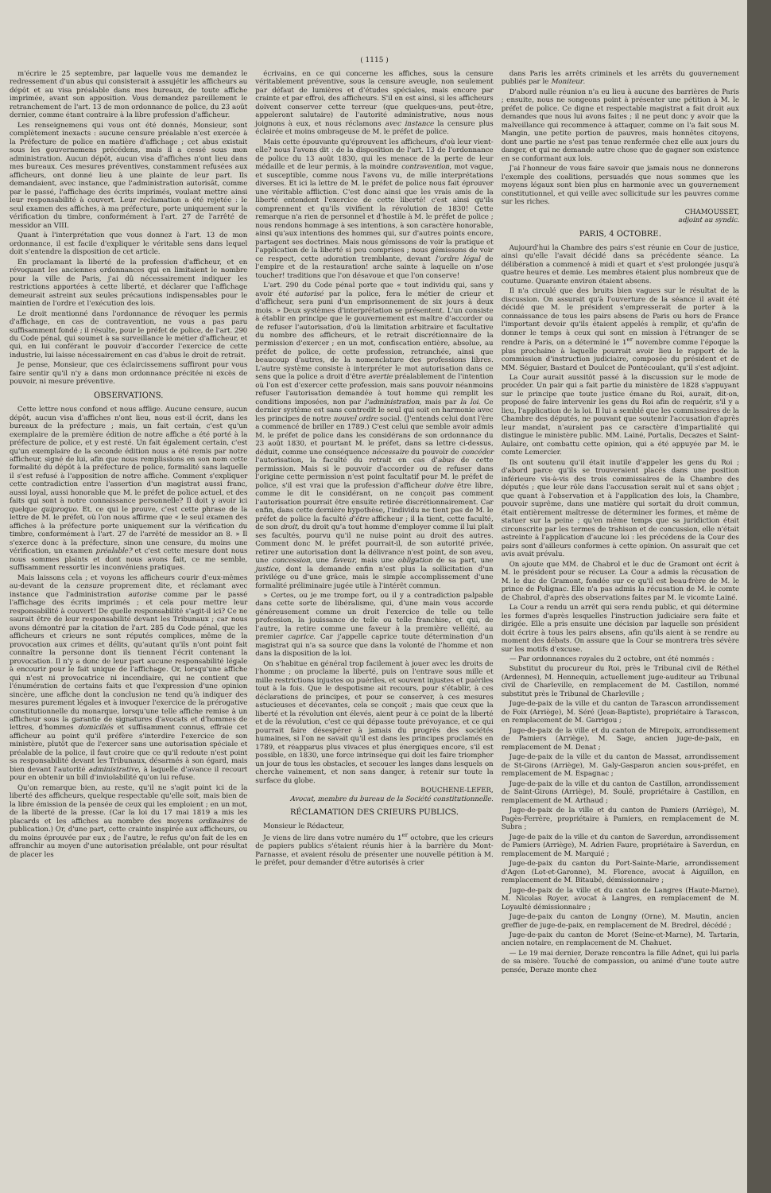( 1115 )
m'écrire le 25 septembre, par laquelle vous me demandez le redressement d'un abus qui consisterait à assujétir les afficheurs au dépôt et au visa préalable dans mes bureaux, de toute affiche imprimée, avant son apposition. Vous demandez pareillement le retranchement de l'art. 13 de mon ordonnance de police, du 23 août dernier, comme étant contraire à la libre profession d'afficheur.
Les renseignemens qui vous ont été donnés, Monsieur, sont complètement inexacts : aucune censure préalable n'est exercée à la Préfecture de police en matière d'affichage ; cet abus existait sous les gouvernemens précédens, mais il a cessé sous mon administration. Aucun dépôt, aucun visa d'affiches n'ont lieu dans mes bureaux. Ces mesures préventives, constamment refusées aux afficheurs, ont donné lieu à une plainte de leur part. Ils demandaient, avec instance, que l'administration autorisât, comme par le passé, l'affichage des écrits imprimés, voulant mettre ainsi leur responsabilité à couvert. Leur réclamation a été rejetée : le seul examen des affiches, à ma préfecture, porte uniquement sur la vérification du timbre, conformément à l'art. 27 de l'arrêté de messidor an VIII.
Quant à l'interprétation que vous donnez à l'art. 13 de mon ordonnance, il est facile d'expliquer le véritable sens dans lequel doit s'entendre la disposition de cet article.
En proclamant la liberté de la profession d'afficheur, et en révoquant les anciennes ordonnances qui en limitaient le nombre pour la ville de Paris, j'ai dû nécessairement indiquer les restrictions apportées à cette liberté, et déclarer que l'affichage demeurait astreint aux seules précautions indispensables pour le maintien de l'ordre et l'exécution des lois.
Le droit mentionné dans l'ordonnance de révoquer les permis d'affichage, en cas de contravention, ne vous a pas paru suffisamment fondé ; il résulte, pour le préfet de police, de l'art. 290 du Code pénal, qui soumet à sa surveillance le métier d'afficheur, et qui, en lui conférant le pouvoir d'accorder l'exercice de cette industrie, lui laisse nécessairement en cas d'abus le droit de retrait.
Je pense, Monsieur, que ces éclaircissemens suffiront pour vous faire sentir qu'il n'y a dans mon ordonnance précitée ni excès de pouvoir, ni mesure préventive.
OBSERVATIONS.
Cette lettre nous confond et nous afflige. Aucune censure, aucun dépôt, aucun visa d'affiches n'ont lieu, nous est-il écrit, dans les bureaux de la préfecture ; mais, un fait certain, c'est qu'un exemplaire de la première édition de notre affiche a été porté à la préfecture de police, et y est resté. Un fait également certain, c'est qu'un exemplaire de la seconde édition nous a été remis par notre afficheur, signé de lui, afin que nous remplissions en son nom cette formalité du dépôt à la préfecture de police, formalité sans laquelle il s'est refusé à l'apposition de notre affiche. Comment s'expliquer cette contradiction entre l'assertion d'un magistrat aussi franc, aussi loyal, aussi honorable que M. le préfet de police actuel, et des faits qui sont à notre connaissance personnelle? Il doit y avoir ici quelque quiproquo. Et, ce qui le prouve, c'est cette phrase de la lettre de M. le préfet, où l'on nous affirme que « le seul examen des affiches à la préfecture porte uniquement sur la vérification du timbre, conformément à l'art. 27 de l'arrêté de messidor an 8. » Il s'exerce donc à la préfecture, sinon une censure, du moins une vérification, un examen préalable? et c'est cette mesure dont nous nous sommes plaints et dont nous avons fait, ce me semble, suffisamment ressortir les inconvéniens pratiques.
Mais laissons cela ; et voyons les afficheurs courir d'eux-mêmes au-devant de la censure proprement dite, et réclamant avec instance que l'administration autorise comme par le passé l'affichage des écrits imprimés ; et cela pour mettre leur responsabilité à couvert! De quelle responsabilité s'agit-il ici? Ce ne saurait être de leur responsabilité devant les Tribunaux ; car nous avons démontré par la citation de l'art. 285 du Code pénal, que les afficheurs et crieurs ne sont réputés complices, même de la provocation aux crimes et délits, qu'autant qu'ils n'ont point fait connaître la personne dont ils tiennent l'écrit contenant la provocation. Il n'y a donc de leur part aucune responsabilité légale à encourir pour le fait unique de l'affichage. Or, lorsqu'une affiche qui n'est ni provocatrice ni incendiaire, qui ne contient que l'énumération de certains faits et que l'expression d'une opinion sincère, une affiche dont la conclusion ne tend qu'à indiquer des mesures purement légales et à invoquer l'exercice de la prérogative constitutionnelle du monarque, lorsqu'une telle affiche remise à un afficheur sous la garantie de signatures d'avocats et d'hommes de lettres, d'hommes domiciliés et suffisamment connus, effraie cet afficheur au point qu'il préfère s'interdire l'exercice de son ministère, plutôt que de l'exercer sans une autorisation spéciale et préalable de la police, il faut croire que ce qu'il redoute n'est point sa responsabilité devant les Tribunaux, désarmés à son égard, mais bien devant l'autorité administrative, à laquelle d'avance il recourt pour en obtenir un bill d'inviolabilité qu'on lui refuse.
Qu'on remarque bien, au reste, qu'il ne s'agit point ici de la liberté des afficheurs, quelque respectable qu'elle soit, mais bien de la libre émission de la pensée de ceux qui les emploient ; en un mot, de la liberté de la presse. (Car la loi du 17 mai 1819 a mis les placards et les affiches au nombre des moyens ordinaires de publication.) Or, d'une part, cette crainte inspirée aux afficheurs, ou du moins éprouvée par eux ; de l'autre, le refus qu'on fait de les en affranchir au moyen d'une autorisation préalable, ont pour résultat de placer les
écrivains, en ce qui concerne les affiches, sous la censure véritablement préventive, sous la censure aveugle, non seulement par défaut de lumières et d'études spéciales, mais encore par crainte et par effroi, des afficheurs. S'il en est ainsi, si les afficheurs doivent conserver cette terreur (que quelques-uns, peut-être, appeleront salutaire) de l'autorité administrative, nous nous joignons à eux, et nous réclamons avec instance la censure plus éclairée et moins ombrageuse de M. le préfet de police.
Mais cette épouvante qu'éprouvent les afficheurs, d'où leur vient-elle? nous l'avons dit : de la disposition de l'art. 13 de l'ordonnance de police du 13 août 1830, qui les menace de la perte de leur médaille et de leur permis, à la moindre contravention, mot vague, et susceptible, comme nous l'avons vu, de mille interprétations diverses. Et ici la lettre de M. le préfet de police nous fait éprouver une véritable affliction. C'est donc ainsi que les vrais amis de la liberté entendent l'exercice de cette liberté! c'est ainsi qu'ils comprennent et qu'ils vivifient la révolution de 1830! Cette remarque n'a rien de personnel et d'hostile à M. le préfet de police ; nous rendons hommage à ses intentions, à son caractère honorable, ainsi qu'aux intentions des hommes qui, sur d'autres points encore, partagent ses doctrines. Mais nous gémissons de voir la pratique et l'application de la liberté si peu comprises ; nous gémissons de voir ce respect, cette adoration tremblante, devant l'ordre légal de l'empire et de la restauration! arche sainte à laquelle on n'ose toucher! traditions que l'on désavoue et que l'on conserve!
L'art. 290 du Code pénal porte que « tout individu qui, sans y avoir été autorisé par la police, fera le métier de crieur et d'afficheur, sera puni d'un emprisonnement de six jours à deux mois. » Deux systèmes d'interprétation se présentent. L'un consiste à établir en principe que le gouvernement est maître d'accorder ou de refuser l'autorisation, d'où la limitation arbitraire et facultative du nombre des afficheurs, et le retrait discrétionnaire de la permission d'exercer ; en un mot, confiscation entière, absolue, au préfet de police, de cette profession, retranchée, ainsi que beaucoup d'autres, de la nomenclature des professions libres. L'autre système consiste à interpréter le mot autorisation dans ce sens que la police a droit d'être avertie préalablement de l'intention où l'on est d'exercer cette profession, mais sans pouvoir néanmoins refuser l'autorisation demandée à tout homme qui remplit les conditions imposées, non par l'administration, mais par la loi. Ce dernier système est sans contredit le seul qui soit en harmonie avec les principes de notre nouvel ordre social. (J'entends celui dont l'ère a commencé de briller en 1789.) C'est celui que semble avoir admis M. le préfet de police dans les considérans de son ordonnance du 23 août 1830, et pourtant M. le préfet, dans sa lettre ci-dessus, déduit, comme une conséquence nécessaire du pouvoir de concéder l'autorisation, la faculté du retrait en cas d'abus de cette permission. Mais si le pouvoir d'accorder ou de refuser dans l'origine cette permission n'est point facultatif pour M. le préfet de police, s'il est vrai que la profession d'afficheur doive être libre, comme le dit le considérant, on ne conçoit pas comment l'autorisation pourrait être ensuite retirée discrétionnairement. Car enfin, dans cette dernière hypothèse, l'individu ne tient pas de M. le préfet de police la faculté d'être afficheur ; il la tient, cette faculté, de son droit, du droit qu'a tout homme d'employer comme il lui plaît ses facultés, pourvu qu'il ne nuise point au droit des autres. Comment donc M. le préfet pourrait-il, de son autorité privée, retirer une autorisation dont la délivrance n'est point, de son aveu, une concession, une faveur, mais une obligation de sa part, une justice, dont la demande enfin n'est plus la sollicitation d'un privilége ou d'une grâce, mais le simple accomplissement d'une formalité préliminaire jugée utile à l'intérêt commun.
» Certes, ou je me trompe fort, ou il y a contradiction palpable dans cette sorte de libéralisme, qui, d'une main vous accorde généreusement comme un droit l'exercice de telle ou telle profession, la jouissance de telle ou telle franchise, et qui, de l'autre, la retire comme une faveur à la première velléité, au premier caprice. Car j'appelle caprice toute détermination d'un magistrat qui n'a sa source que dans la volonté de l'homme et non dans la disposition de la loi.
On s'habitue en général trop facilement à jouer avec les droits de l'homme ; on proclame la liberté, puis on l'entrave sous mille et mille restrictions injustes ou puériles, et souvent injustes et puériles tout à la fois. Que le despotisme ait recours, pour s'établir, à ces déclarations de principes, et pour se conserver, à ces mesures astucieuses et décevantes, cela se conçoit ; mais que ceux que la liberté et la révolution ont élevés, aient peur à ce point de la liberté et de la révolution, c'est ce qui dépasse toute prévoyance, et ce qui pourrait faire désespérer à jamais du progrès des sociétés humaines, si l'on ne savait qu'il est dans les principes proclamés en 1789, et réapparus plus vivaces et plus énergiques encore, s'il est possible, en 1830, une force intrinsèque qui doit les faire triompher un jour de tous les obstacles, et secouer les langes dans lesquels on cherche vainement, et non sans danger, à retenir sur toute la surface du globe.
BOUCHENE-LEFER,
Avocat, membre du bureau de la Société constitutionnelle.
RÉCLAMATION DES CRIEURS PUBLICS.
Monsieur le Rédacteur,
Je viens de lire dans votre numéro du 1<sup>er</sup> octobre, que les crieurs de papiers publics s'étaient réunis hier à la barrière du Mont-Parnasse, et avaient résolu de présenter une nouvelle pétition à M. le préfet, pour demander d'être autorisés à crier
dans Paris les arrêts criminels et les arrêts du gouvernement publiés par le Moniteur.
D'abord nulle réunion n'a eu lieu à aucune des barrières de Paris ; ensuite, nous ne songeons point à présenter une pétition à M. le préfet de police. Ce digne et respectable magistrat a fait droit aux demandes que nous lui avons faites ; il ne peut donc y avoir que la malveillance qui recommence à attaquer, comme on l'a fait sous M. Mangin, une petite portion de pauvres, mais honnêtes citoyens, dont une partie ne s'est pas tenue renfermée chez elle aux jours du danger, et qui ne demande autre chose que de gagner son existence en se conformant aux lois.
J'ai l'honneur de vous faire savoir que jamais nous ne donnerons l'exemple des coalitions, persuadés que nous sommes que les moyens légaux sont bien plus en harmonie avec un gouvernement constitutionnel, et qui veille avec sollicitude sur les pauvres comme sur les riches.
CHAMOUSSET,
adjoint au syndic.
PARIS, 4 OCTOBRE.
Aujourd'hui la Chambre des pairs s'est réunie en Cour de justice, ainsi qu'elle l'avait décidé dans sa précédente séance. La délibération a commencé à midi et quart et s'est prolongée jusqu'à quatre heures et demie. Les membres étaient plus nombreux que de coutume. Quarante environ étaient absens.
Il n'a circulé que des bruits bien vagues sur le résultat de la discussion. On assurait qu'à l'ouverture de la séance il avait été décidé que M. le président s'empresserait de porter à la connaissance de tous les pairs absens de Paris ou hors de France l'important devoir qu'ils étaient appelés à remplir, et qu'afin de donner le temps à ceux qui sont en mission à l'étranger de se rendre à Paris, on a déterminé le 1<sup>er</sup> novembre comme l'époque la plus prochaine à laquelle pourrait avoir lieu le rapport de la commission d'instruction judiciaire, composée du président et de MM. Séguier, Bastard et Doulcet de Pontécoulant, qu'il s'est adjoint.
La Cour aurait aussitôt passé à la discussion sur le mode de procéder. Un pair qui a fait partie du ministère de 1828 s'appuyant sur le principe que toute justice émane du Roi, aurait, dit-on, proposé de faire intervenir les gens du Roi afin de requérir, s'il y a lieu, l'application de la loi. Il lui a semblé que les commissaires de la Chambre des députés, ne pouvant que soutenir l'accusation d'après leur mandat, n'auraient pas ce caractère d'impartialité qui distingue le ministère public. MM. Lainé, Portalis, Decazes et Saint-Aulaire, ont combattu cette opinion, qui a été appuyée par M. le comte Lemercier.
Ils ont soutenu qu'il était inutile d'appeler les gens du Roi ; d'abord parce qu'ils se trouveraient placés dans une position inférieure vis-à-vis des trois commissaires de la Chambre des députés ; que leur rôle dans l'accusation serait nul et sans objet ; que quant à l'observation et à l'application des lois, la Chambre, pouvoir suprême, dans une matière qui sortait du droit commun, était entièrement maîtresse de déterminer les formes, et même de statuer sur la peine ; qu'en même temps que sa juridiction était circonscrite par les termes de trahison et de concussion, elle n'était astreinte à l'application d'aucune loi : les précédens de la Cour des pairs sont d'ailleurs conformes à cette opinion. On assurait que cet avis avait prévalu.
On ajoute que MM. de Chabrol et le duc de Gramont ont écrit à M. le président pour se récuser. La Cour a admis la récusation de M. le duc de Gramont, fondée sur ce qu'il est beau-frère de M. le prince de Polignac. Elle n'a pas admis la récusation de M. le comte de Chabrol, d'après des observations faites par M. le vicomte Lainé.
La Cour a rendu un arrêt qui sera rendu public, et qui détermine les formes d'après lesquelles l'instruction judiciaire sera faite et dirigée. Elle a pris ensuite une décision par laquelle son président doit écrire à tous les pairs absens, afin qu'ils aient à se rendre au moment des débats. On assure que la Cour se montrera très sévère sur les motifs d'excuse.
— Par ordonnances royales du 2 octobre, ont été nommés :
Substitut du procureur du Roi, près le Tribunal civil de Réthel (Ardennes), M. Hennequin, actuellement juge-auditeur au Tribunal civil de Charleville, en remplacement de M. Castillon, nommé substitut près le Tribunal de Charleville ;
Juge-de-paix de la ville et du canton de Tarascon arrondissement de Foix (Arriège), M. Séré (Jean-Baptiste), propriétaire à Tarascon, en remplacement de M. Garrigou ;
Juge-de-paix de la ville et du canton de Mirepoix, arrondissement de Pamiers (Arriège), M. Sage, ancien juge-de-paix, en remplacement de M. Denat ;
Juge-de-paix de la ville et du canton de Massat, arrondissement de St-Girons (Arriège), M. Galy-Gasparon ancien sous-préfet, en remplacement de M. Espagnac ;
Juge-de-paix de la ville et du canton de Castillon, arrondissement de Saint-Girons (Arriège), M. Soulé, propriétaire à Castillon, en remplacement de M. Arthaud ;
Juge-de-paix de la ville et du canton de Pamiers (Arriège), M. Pagès-Ferrère, propriétaire à Pamiers, en remplacement de M. Subra ;
Juge-de paix de la ville et du canton de Saverdun, arrondissement de Pamiers (Arriège), M. Adrien Faure, propriétaire à Saverdun, en remplacement de M. Marquié ;
Juge-de-paix du canton du Port-Sainte-Marie, arrondissement d'Agen (Lot-et-Garonne), M. Florence, avocat à Aiguillon, en remplacement de M. Bitaubé, démissionnaire ;
Juge-de-paix de la ville et du canton de Langres (Haute-Marne), M. Nicolas Royer, avocat à Langres, en remplacement de M. Loyaulté démissionnaire ;
Juge-de-paix du canton de Longny (Orne), M. Mautin, ancien greffier de juge-de-paix, en remplacement de M. Bredrel, décédé ;
Juge-de-paix du canton de Moret (Seine-et-Marne), M. Tartarin, ancien notaire, en remplacement de M. Chahuet.
— Le 19 mai dernier, Deraze rencontra la fille Adnet, qui lui parla de sa misère. Touché de compassion, ou animé d'une toute autre pensée, Deraze monte chez